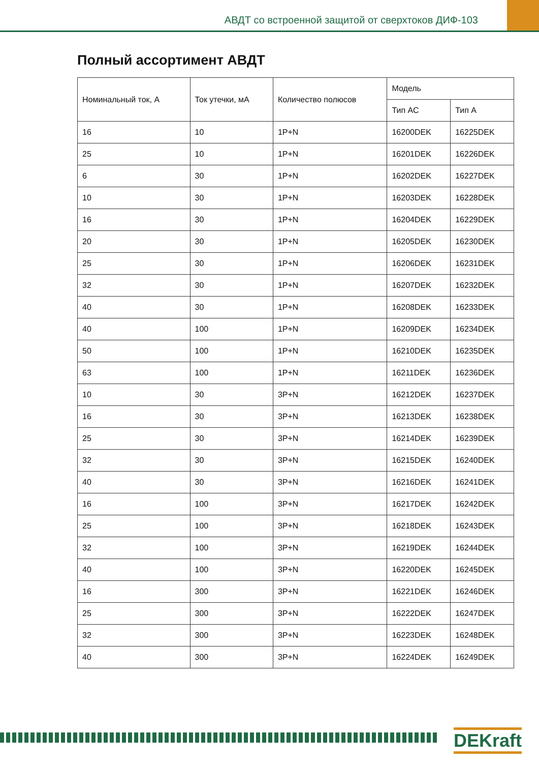АВДТ со встроенной защитой от сверхтоков ДИФ-103
Полный ассортимент АВДТ
| Номинальный ток, А | Ток утечки, мА | Количество полюсов | Модель | |
| --- | --- | --- | --- | --- |
| | | | Тип АС | Тип А |
| 16 | 10 | 1P+N | 16200DEK | 16225DEK |
| 25 | 10 | 1P+N | 16201DEK | 16226DEK |
| 6 | 30 | 1P+N | 16202DEK | 16227DEK |
| 10 | 30 | 1P+N | 16203DEK | 16228DEK |
| 16 | 30 | 1P+N | 16204DEK | 16229DEK |
| 20 | 30 | 1P+N | 16205DEK | 16230DEK |
| 25 | 30 | 1P+N | 16206DEK | 16231DEK |
| 32 | 30 | 1P+N | 16207DEK | 16232DEK |
| 40 | 30 | 1P+N | 16208DEK | 16233DEK |
| 40 | 100 | 1P+N | 16209DEK | 16234DEK |
| 50 | 100 | 1P+N | 16210DEK | 16235DEK |
| 63 | 100 | 1P+N | 16211DEK | 16236DEK |
| 10 | 30 | 3P+N | 16212DEK | 16237DEK |
| 16 | 30 | 3P+N | 16213DEK | 16238DEK |
| 25 | 30 | 3P+N | 16214DEK | 16239DEK |
| 32 | 30 | 3P+N | 16215DEK | 16240DEK |
| 40 | 30 | 3P+N | 16216DEK | 16241DEK |
| 16 | 100 | 3P+N | 16217DEK | 16242DEK |
| 25 | 100 | 3P+N | 16218DEK | 16243DEK |
| 32 | 100 | 3P+N | 16219DEK | 16244DEK |
| 40 | 100 | 3P+N | 16220DEK | 16245DEK |
| 16 | 300 | 3P+N | 16221DEK | 16246DEK |
| 25 | 300 | 3P+N | 16222DEK | 16247DEK |
| 32 | 300 | 3P+N | 16223DEK | 16248DEK |
| 40 | 300 | 3P+N | 16224DEK | 16249DEK |
DEKraft